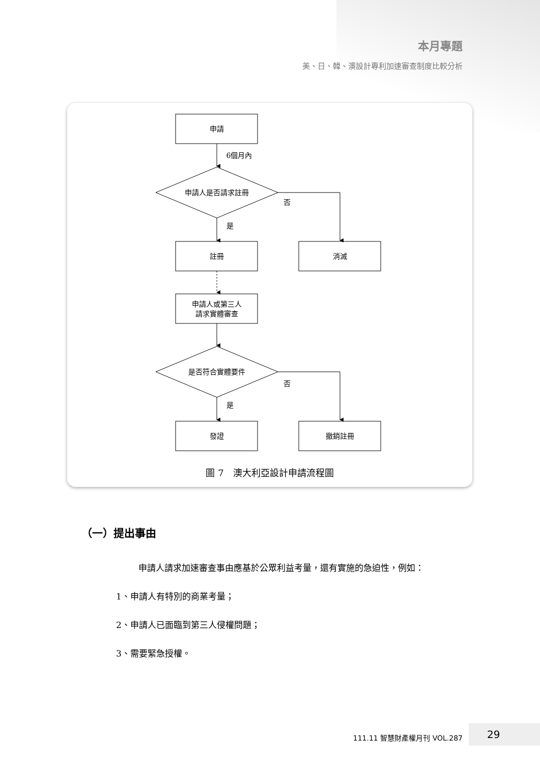本月專題
美、日、韓、澳設計專利加速審查制度比較分析
申請
6個月內
申請人是否請求註冊
否
是
註冊
消滅
申請人或第三人
請求實體審查
是否符合實體要件
否
是
發證
撤銷註冊
圖 7　澳大利亞設計申請流程圖
（一）提出事由
申請人請求加速審查事由應基於公眾利益考量，還有實施的急迫性，例如：
1、申請人有特別的商業考量；
2、申請人已面臨到第三人侵權問題；
3、需要緊急授權。
111.11 智慧財產權月刊 VOL.287
29